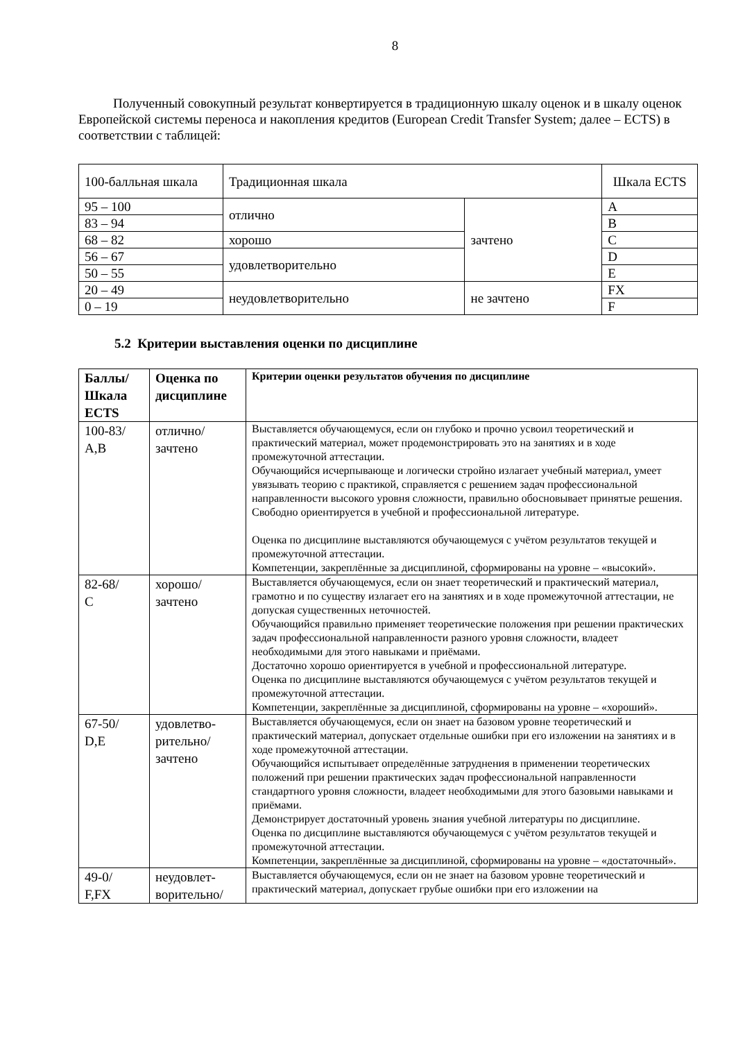8
Полученный совокупный результат конвертируется в традиционную шкалу оценок и в шкалу оценок Европейской системы переноса и накопления кредитов (European Credit Transfer System; далее – ECTS) в соответствии с таблицей:
| 100-балльная шкала | Традиционная шкала | | Шкала ECTS |
| --- | --- | --- | --- |
| 95 – 100 | отлично | зачтено | A |
| 83 – 94 | | | B |
| 68 – 82 | хорошо | | C |
| 56 – 67 | удовлетворительно | | D |
| 50 – 55 | | | E |
| 20 – 49 | неудовлетворительно | не зачтено | FX |
| 0 – 19 | | | F |
5.2 Критерии выставления оценки по дисциплине
| Баллы/ Шкала ECTS | Оценка по дисциплине | Критерии оценки результатов обучения по дисциплине |
| --- | --- | --- |
| 100-83/ A,B | отлично/ зачтено | Выставляется обучающемуся, если он глубоко и прочно усвоил теоретический и практический материал, может продемонстрировать это на занятиях и в ходе промежуточной аттестации. Обучающийся исчерпывающе и логически стройно излагает учебный материал, умеет увязывать теорию с практикой, справляется с решением задач профессиональной направленности высокого уровня сложности, правильно обосновывает принятые решения. Свободно ориентируется в учебной и профессиональной литературе. Оценка по дисциплине выставляются обучающемуся с учётом результатов текущей и промежуточной аттестации. Компетенции, закреплённые за дисциплиной, сформированы на уровне – «высокий». |
| 82-68/ C | хорошо/ зачтено | Выставляется обучающемуся, если он знает теоретический и практический материал, грамотно и по существу излагает его на занятиях и в ходе промежуточной аттестации, не допуская существенных неточностей. Обучающийся правильно применяет теоретические положения при решении практических задач профессиональной направленности разного уровня сложности, владеет необходимыми для этого навыками и приёмами. Достаточно хорошо ориентируется в учебной и профессиональной литературе. Оценка по дисциплине выставляются обучающемуся с учётом результатов текущей и промежуточной аттестации. Компетенции, закреплённые за дисциплиной, сформированы на уровне – «хороший». |
| 67-50/ D,E | удовлетво- рительно/ зачтено | Выставляется обучающемуся, если он знает на базовом уровне теоретический и практический материал, допускает отдельные ошибки при его изложении на занятиях и в ходе промежуточной аттестации. Обучающийся испытывает определённые затруднения в применении теоретических положений при решении практических задач профессиональной направленности стандартного уровня сложности, владеет необходимыми для этого базовыми навыками и приёмами. Демонстрирует достаточный уровень знания учебной литературы по дисциплине. Оценка по дисциплине выставляются обучающемуся с учётом результатов текущей и промежуточной аттестации. Компетенции, закреплённые за дисциплиной, сформированы на уровне – «достаточный». |
| 49-0/ F,FX | неудовлет- ворительно/ | Выставляется обучающемуся, если он не знает на базовом уровне теоретический и практический материал, допускает грубые ошибки при его изложении на |